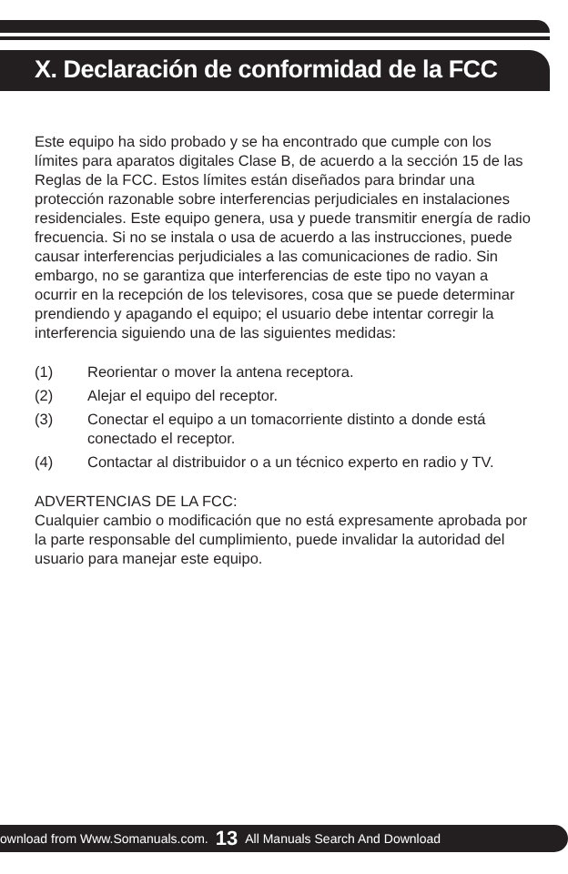X. Declaración de conformidad de la FCC
Este equipo ha sido probado y se ha encontrado que cumple con los límites para aparatos digitales Clase B, de acuerdo a la sección 15 de las Reglas de la FCC. Estos límites están diseñados para brindar una protección razonable sobre interferencias perjudiciales en instalaciones residenciales. Este equipo genera, usa y puede transmitir energía de radio frecuencia. Si no se instala o usa de acuerdo a las instrucciones, puede causar interferencias perjudiciales a las comunicaciones de radio. Sin embargo, no se garantiza que interferencias de este tipo no vayan a ocurrir en la recepción de los televisores, cosa que se puede determinar prendiendo y apagando el equipo; el usuario debe intentar corregir la interferencia siguiendo una de las siguientes medidas:
(1) Reorientar o mover la antena receptora.
(2) Alejar el equipo del receptor.
(3) Conectar el equipo a un tomacorriente distinto a donde está conectado el receptor.
(4) Contactar al distribuidor o a un técnico experto en radio y TV.
ADVERTENCIAS DE LA FCC:
Cualquier cambio o modificación que no está expresamente aprobada por la parte responsable del cumplimiento, puede invalidar la autoridad del usuario para manejar este equipo.
ownload from Www.Somanuals.com. 13 All Manuals Search And Download